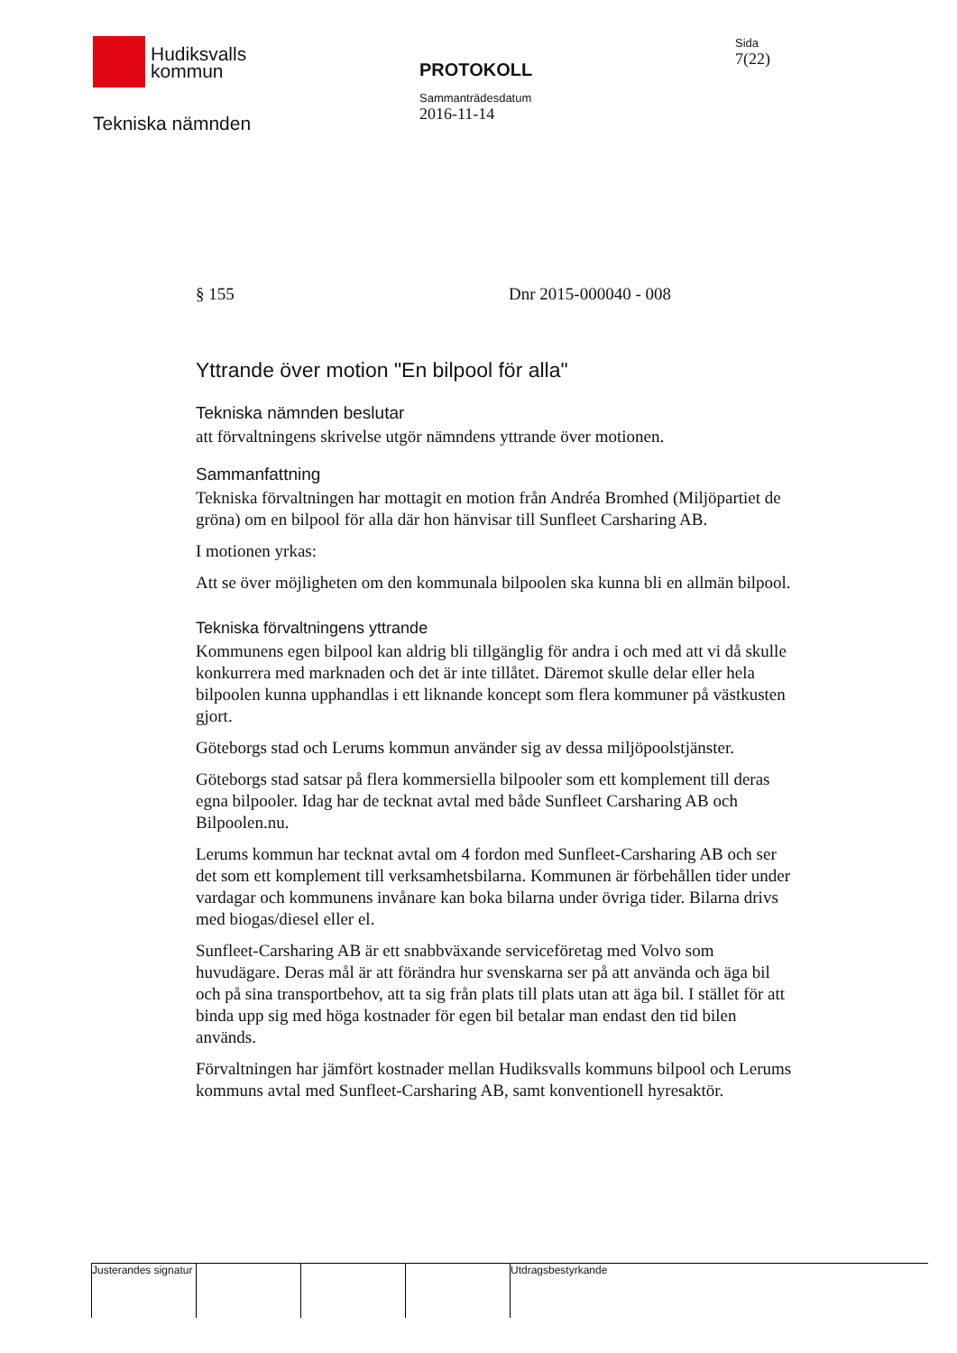Hudiksvalls
kommun
Tekniska nämnden
PROTOKOLL
Sammanträdesdatum
2016-11-14
Sida
7(22)
§ 155 Dnr 2015-000040 - 008
Yttrande över motion "En bilpool för alla"
Tekniska nämnden beslutar
att förvaltningens skrivelse utgör nämndens yttrande över motionen.
Sammanfattning
Tekniska förvaltningen har mottagit en motion från Andréa Bromhed (Miljöpartiet de gröna) om en bilpool för alla där hon hänvisar till Sunfleet Carsharing AB.
I motionen yrkas:
Att se över möjligheten om den kommunala bilpoolen ska kunna bli en allmän bilpool.
Tekniska förvaltningens yttrande
Kommunens egen bilpool kan aldrig bli tillgänglig för andra i och med att vi då skulle konkurrera med marknaden och det är inte tillåtet. Däremot skulle delar eller hela bilpoolen kunna upphandlas i ett liknande koncept som flera kommuner på västkusten gjort.
Göteborgs stad och Lerums kommun använder sig av dessa miljöpoolstjänster.
Göteborgs stad satsar på flera kommersiella bilpooler som ett komplement till deras egna bilpooler. Idag har de tecknat avtal med både Sunfleet Carsharing AB och Bilpoolen.nu.
Lerums kommun har tecknat avtal om 4 fordon med Sunfleet-Carsharing AB och ser det som ett komplement till verksamhetsbilarna. Kommunen är förbehållen tider under vardagar och kommunens invånare kan boka bilarna under övriga tider. Bilarna drivs med biogas/diesel eller el.
Sunfleet-Carsharing AB är ett snabbväxande serviceföretag med Volvo som huvudägare. Deras mål är att förändra hur svenskarna ser på att använda och äga bil och på sina transportbehov, att ta sig från plats till plats utan att äga bil. I stället för att binda upp sig med höga kostnader för egen bil betalar man endast den tid bilen används.
Förvaltningen har jämfört kostnader mellan Hudiksvalls kommuns bilpool och Lerums kommuns avtal med Sunfleet-Carsharing AB, samt konventionell hyresaktör.
Justerandes signatur
Utdragsbestyrkande